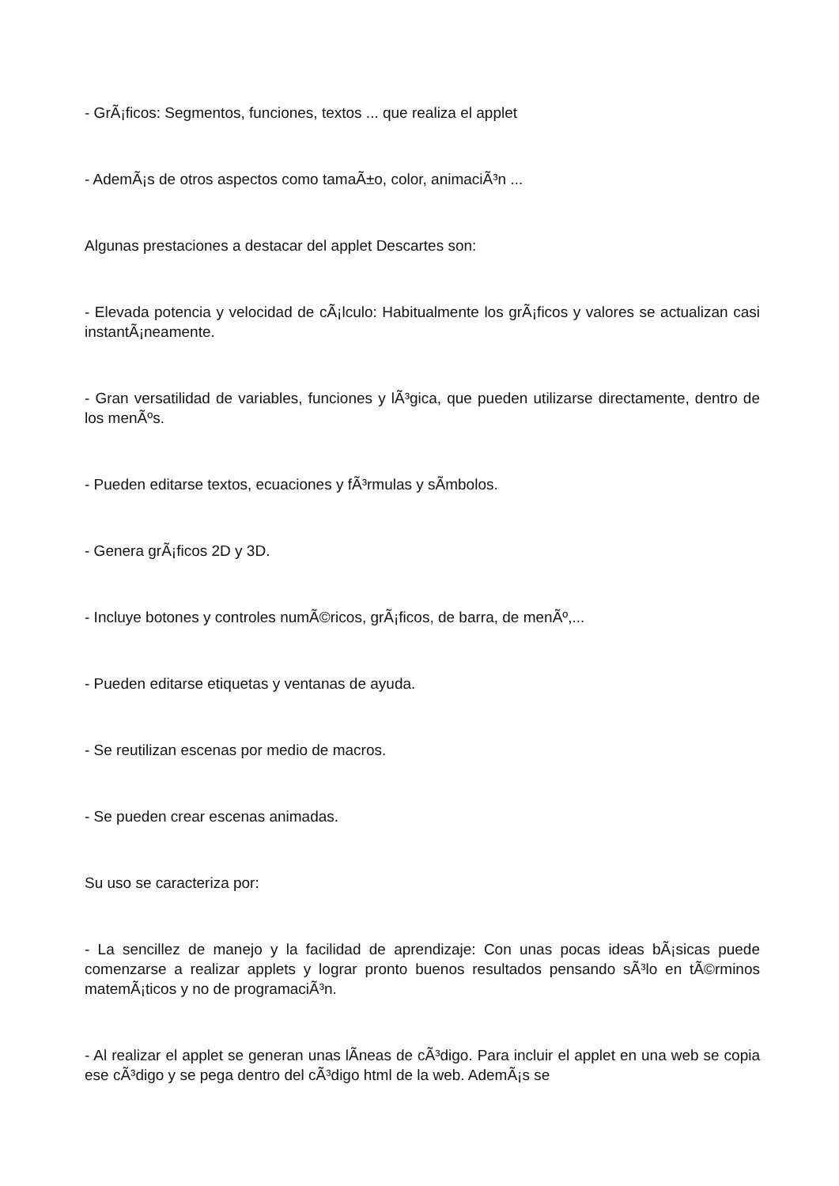- GrÃ¡ficos: Segmentos, funciones, textos ... que realiza el applet
- AdemÃ¡s de otros aspectos como tamaÃ±o, color, animaciÃ³n ...
Algunas prestaciones a destacar del applet Descartes son:
- Elevada potencia y velocidad de cÃ¡lculo: Habitualmente los grÃ¡ficos y valores se actualizan casi instantÃ¡neamente.
- Gran versatilidad de variables, funciones y lÃ³gica, que pueden utilizarse directamente, dentro de los menÃºs.
- Pueden editarse textos, ecuaciones y fÃ³rmulas y sÃ­mbolos.
- Genera grÃ¡ficos 2D y 3D.
- Incluye botones y controles numÃ©ricos, grÃ¡ficos, de barra, de menÃº,...
- Pueden editarse etiquetas y ventanas de ayuda.
- Se reutilizan escenas por medio de macros.
- Se pueden crear escenas animadas.
Su uso se caracteriza por:
- La sencillez de manejo y la facilidad de aprendizaje: Con unas pocas ideas bÃ¡sicas puede comenzarse a realizar applets y lograr pronto buenos resultados pensando sÃ³lo en tÃ©rminos matemÃ¡ticos y no de programaciÃ³n.
- Al realizar el applet se generan unas lÃ­neas de cÃ³digo. Para incluir el applet en una web se copia ese cÃ³digo y se pega dentro del cÃ³digo html de la web. AdemÃ¡s se